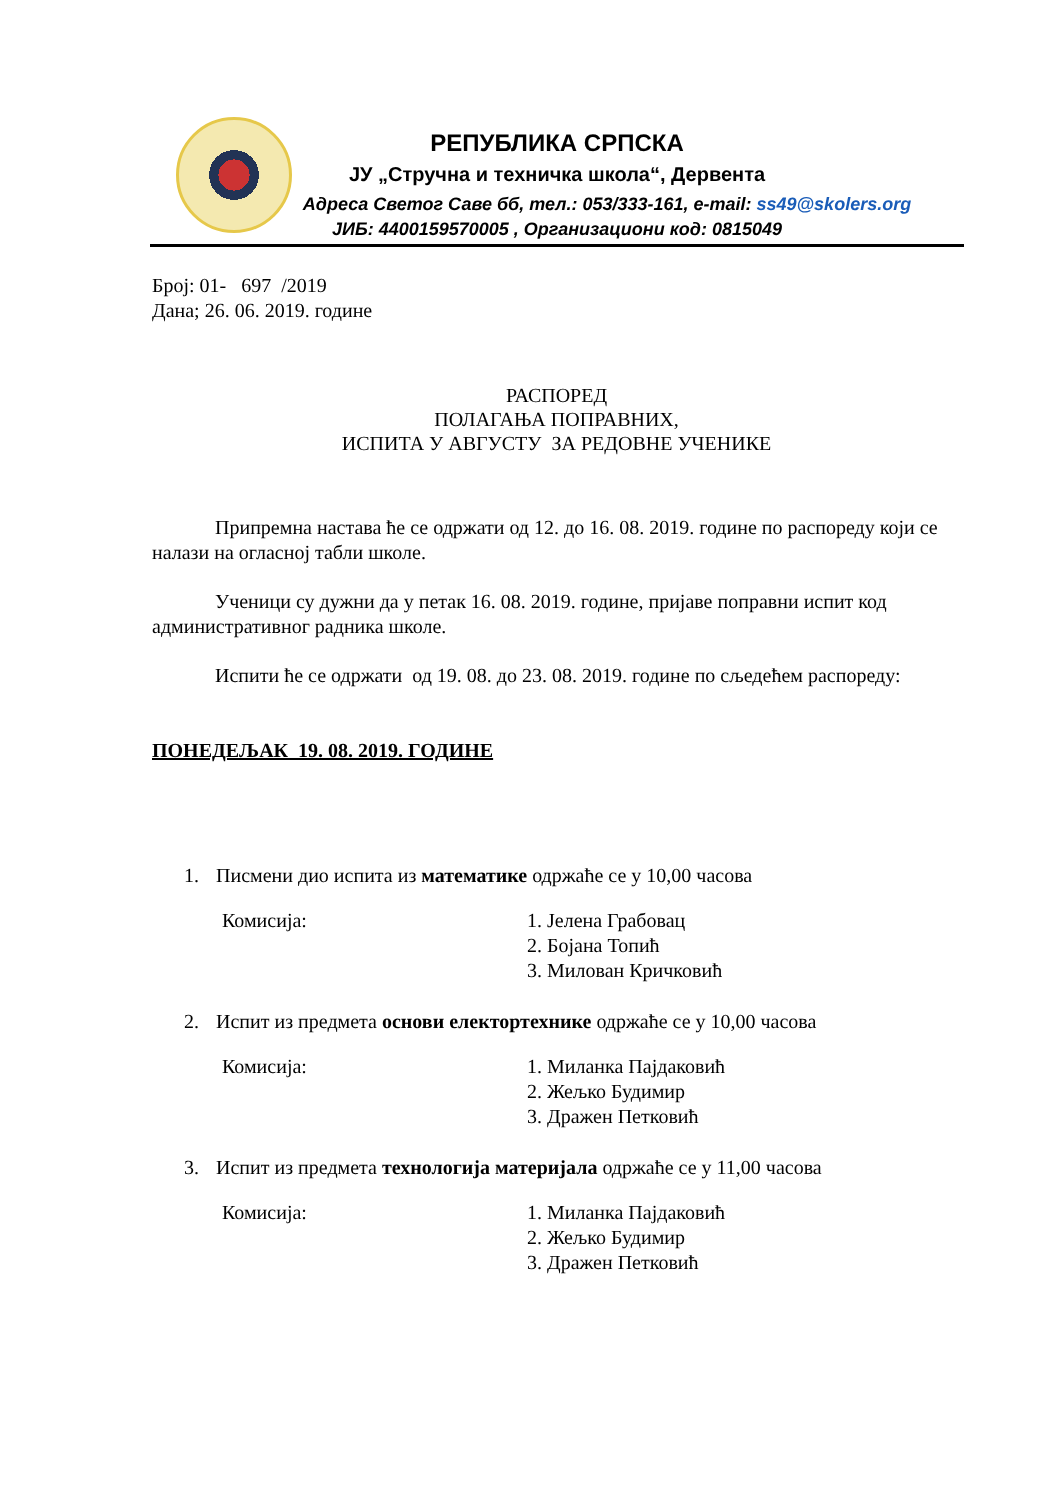РЕПУБЛИКА СРПСКА
ЈУ „Стручна и техничка школа“, Дервента
Адреса Светог Саве бб, тел.: 053/333-161, e-mail: ss49@skolers.org
ЈИБ: 4400159570005 , Организациони код: 0815049
Број: 01- 697 /2019
Дана; 26. 06. 2019. године
РАСПОРЕД
ПОЛАГАЊА ПОПРАВНИХ,
ИСПИТА У АВГУСТУ ЗА РЕДОВНЕ УЧЕНИКЕ
Припремна настава ће се одржати од 12. до 16. 08. 2019. године по распореду који се налази на огласној табли школе.
Ученици су дужни да у петак 16. 08. 2019. године, пријаве поправни испит код административног радника школе.
Испити ће се одржати од 19. 08. до 23. 08. 2019. године по сљедећем распореду:
ПОНЕДЕЉАК 19. 08. 2019. ГОДИНЕ
1. Писмени дио испита из математике одржаће се у 10,00 часова
Комисија: 1. Јелена Грабовац
2. Бојана Топић
3. Милован Кричковић
2. Испит из предмета основи електортехнике одржаће се у 10,00 часова
Комисија: 1. Миланка Пајдаковић
2. Жељко Будимир
3. Дражен Петковић
3. Испит из предмета технологија материјала одржаће се у 11,00 часова
Комисија: 1. Миланка Пајдаковић
2. Жељко Будимир
3. Дражен Петковић